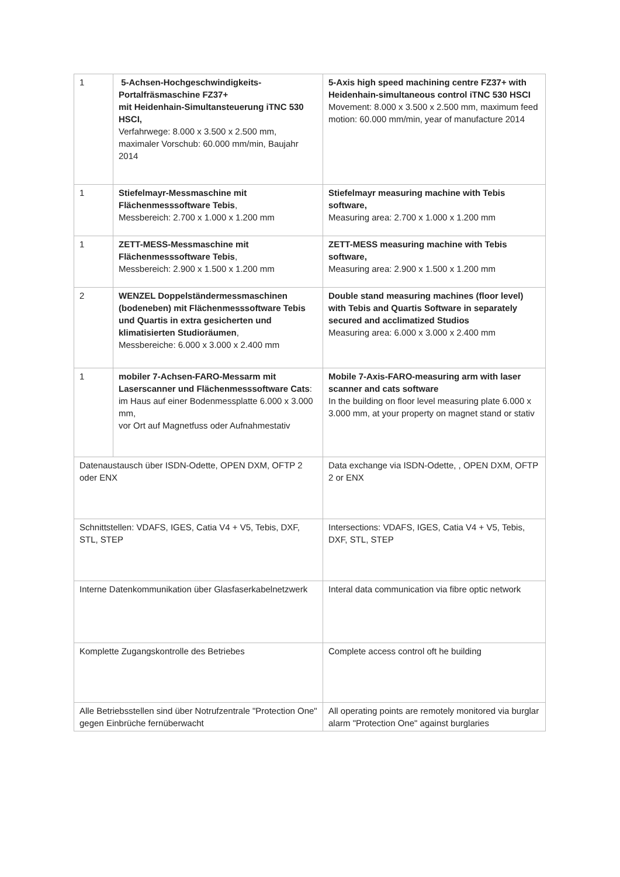| 1 | 5-Achsen-Hochgeschwindigkeits-Portalfräsmaschine FZ37+ mit Heidenhain-Simultansteuerung iTNC 530 HSCI, Verfahrwege: 8.000 x 3.500 x 2.500 mm, maximaler Vorschub: 60.000 mm/min, Baujahr 2014 | 5-Axis high speed machining centre FZ37+ with Heidenhain-simultaneous control iTNC 530 HSCI Movement: 8.000 x 3.500 x 2.500 mm, maximum feed motion: 60.000 mm/min, year of manufacture 2014 |
| 1 | Stiefelmayr-Messmaschine mit Flächenmesssoftware Tebis , Messbereich: 2.700 x 1.000 x 1.200 mm | Stiefelmayr measuring machine with Tebis software, Measuring area: 2.700 x 1.000 x 1.200 mm |
| 1 | ZETT-MESS-Messmaschine mit Flächenmesssoftware Tebis , Messbereich: 2.900 x 1.500 x 1.200 mm | ZETT-MESS measuring machine with Tebis software, Measuring area: 2.900 x 1.500 x 1.200 mm |
| 2 | WENZEL Doppelständermessmaschinen (bodeneben) mit Flächenmesssoftware Tebis und Quartis in extra gesicherten und klimatisierten Studioräumen , Messbereiche: 6.000 x 3.000 x 2.400 mm | Double stand measuring machines (floor level) with Tebis and Quartis Software in separately secured and acclimatized Studios Measuring area: 6.000 x 3.000 x 2.400 mm |
| 1 | mobiler 7-Achsen-FARO-Messarm mit Laserscanner und Flächenmesssoftware Cats : im Haus auf einer Bodenmessplatte 6.000 x 3.000 mm, vor Ort auf Magnetfuss oder Aufnahmestativ | Mobile 7-Axis-FARO-measuring arm with laser scanner and cats software In the building on floor level measuring plate 6.000 x 3.000 mm, at your property on magnet stand or stativ |
| Datenaustausch über ISDN-Odette, OPEN DXM, OFTP 2 oder ENX | | Data exchange via ISDN-Odette, , OPEN DXM, OFTP 2 or ENX |
| Schnittstellen: VDAFS, IGES, Catia V4 + V5, Tebis, DXF, STL, STEP | | Intersections: VDAFS, IGES, Catia V4 + V5, Tebis, DXF, STL, STEP |
| Interne Datenkommunikation über Glasfaserkabelnetzwerk | | Interal data communication via fibre optic network |
| Komplette Zugangskontrolle des Betriebes | | Complete access control oft he building |
| Alle Betriebsstellen sind über Notrufzentrale "Protection One" gegen Einbrüche fernüberwacht | | All operating points are remotely monitored via burglar alarm "Protection One" against burglaries |